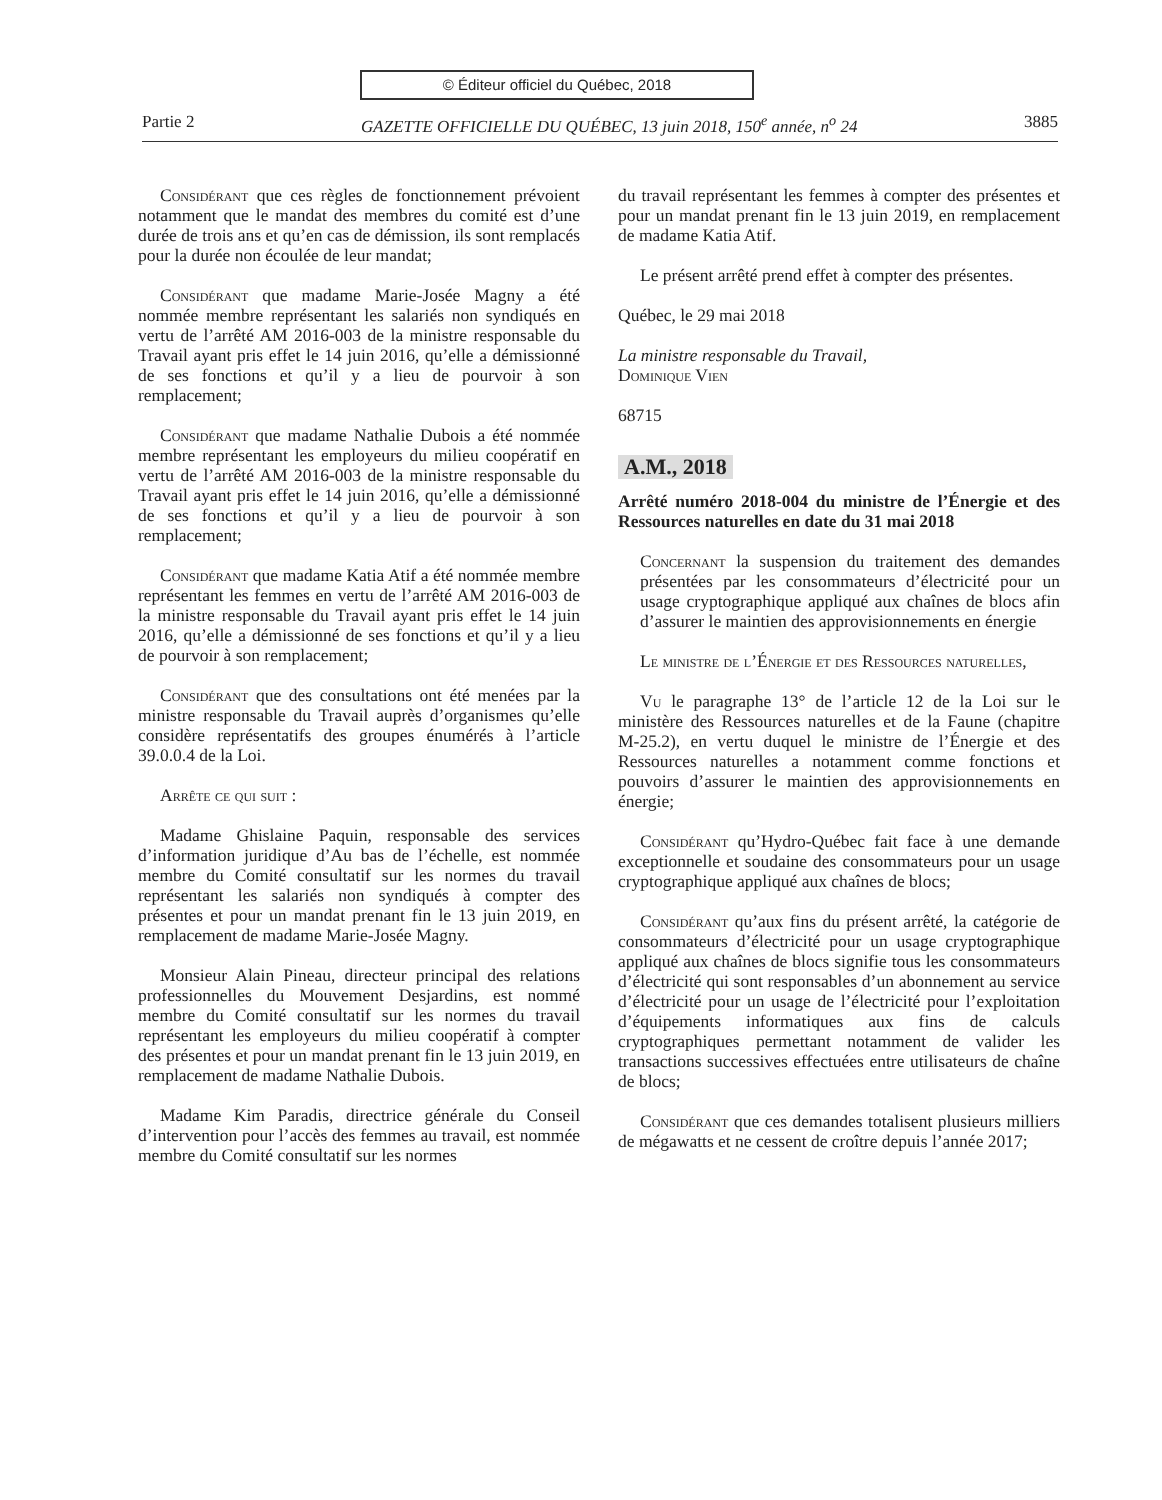© Éditeur officiel du Québec, 2018
Partie 2 GAZETTE OFFICIELLE DU QUÉBEC, 13 juin 2018, 150<sup>e</sup> année, n<sup>o</sup> 24 3885
Considérant que ces règles de fonctionnement prévoient notamment que le mandat des membres du comité est d’une durée de trois ans et qu’en cas de démission, ils sont remplacés pour la durée non écoulée de leur mandat;
Considérant que madame Marie-Josée Magny a été nommée membre représentant les salariés non syndiqués en vertu de l’arrêté AM 2016-003 de la ministre responsable du Travail ayant pris effet le 14 juin 2016, qu’elle a démissionné de ses fonctions et qu’il y a lieu de pourvoir à son remplacement;
Considérant que madame Nathalie Dubois a été nommée membre représentant les employeurs du milieu coopératif en vertu de l’arrêté AM 2016-003 de la ministre responsable du Travail ayant pris effet le 14 juin 2016, qu’elle a démissionné de ses fonctions et qu’il y a lieu de pourvoir à son remplacement;
Considérant que madame Katia Atif a été nommée membre représentant les femmes en vertu de l’arrêté AM 2016-003 de la ministre responsable du Travail ayant pris effet le 14 juin 2016, qu’elle a démissionné de ses fonctions et qu’il y a lieu de pourvoir à son remplacement;
Considérant que des consultations ont été menées par la ministre responsable du Travail auprès d’organismes qu’elle considère représentatifs des groupes énumérés à l’article 39.0.0.4 de la Loi.
Arrête ce qui suit :
Madame Ghislaine Paquin, responsable des services d’information juridique d’Au bas de l’échelle, est nommée membre du Comité consultatif sur les normes du travail représentant les salariés non syndiqués à compter des présentes et pour un mandat prenant fin le 13 juin 2019, en remplacement de madame Marie-Josée Magny.
Monsieur Alain Pineau, directeur principal des relations professionnelles du Mouvement Desjardins, est nommé membre du Comité consultatif sur les normes du travail représentant les employeurs du milieu coopératif à compter des présentes et pour un mandat prenant fin le 13 juin 2019, en remplacement de madame Nathalie Dubois.
Madame Kim Paradis, directrice générale du Conseil d’intervention pour l’accès des femmes au travail, est nommée membre du Comité consultatif sur les normes
du travail représentant les femmes à compter des présentes et pour un mandat prenant fin le 13 juin 2019, en remplacement de madame Katia Atif.
Le présent arrêté prend effet à compter des présentes.
Québec, le 29 mai 2018
La ministre responsable du Travail,
Dominique Vien
68715
A.M., 2018
Arrêté numéro 2018-004 du ministre de l’Énergie et des Ressources naturelles en date du 31 mai 2018
Concernant la suspension du traitement des demandes présentées par les consommateurs d’électricité pour un usage cryptographique appliqué aux chaînes de blocs afin d’assurer le maintien des approvisionnements en énergie
Le ministre de l’Énergie et des Ressources naturelles,
Vu le paragraphe 13° de l’article 12 de la Loi sur le ministère des Ressources naturelles et de la Faune (chapitre M-25.2), en vertu duquel le ministre de l’Énergie et des Ressources naturelles a notamment comme fonctions et pouvoirs d’assurer le maintien des approvisionnements en énergie;
Considérant qu’Hydro-Québec fait face à une demande exceptionnelle et soudaine des consommateurs pour un usage cryptographique appliqué aux chaînes de blocs;
Considérant qu’aux fins du présent arrêté, la catégorie de consommateurs d’électricité pour un usage cryptographique appliqué aux chaînes de blocs signifie tous les consommateurs d’électricité qui sont responsables d’un abonnement au service d’électricité pour un usage de l’électricité pour l’exploitation d’équipements informatiques aux fins de calculs cryptographiques permettant notamment de valider les transactions successives effectuées entre utilisateurs de chaîne de blocs;
Considérant que ces demandes totalisent plusieurs milliers de mégawatts et ne cessent de croître depuis l’année 2017;